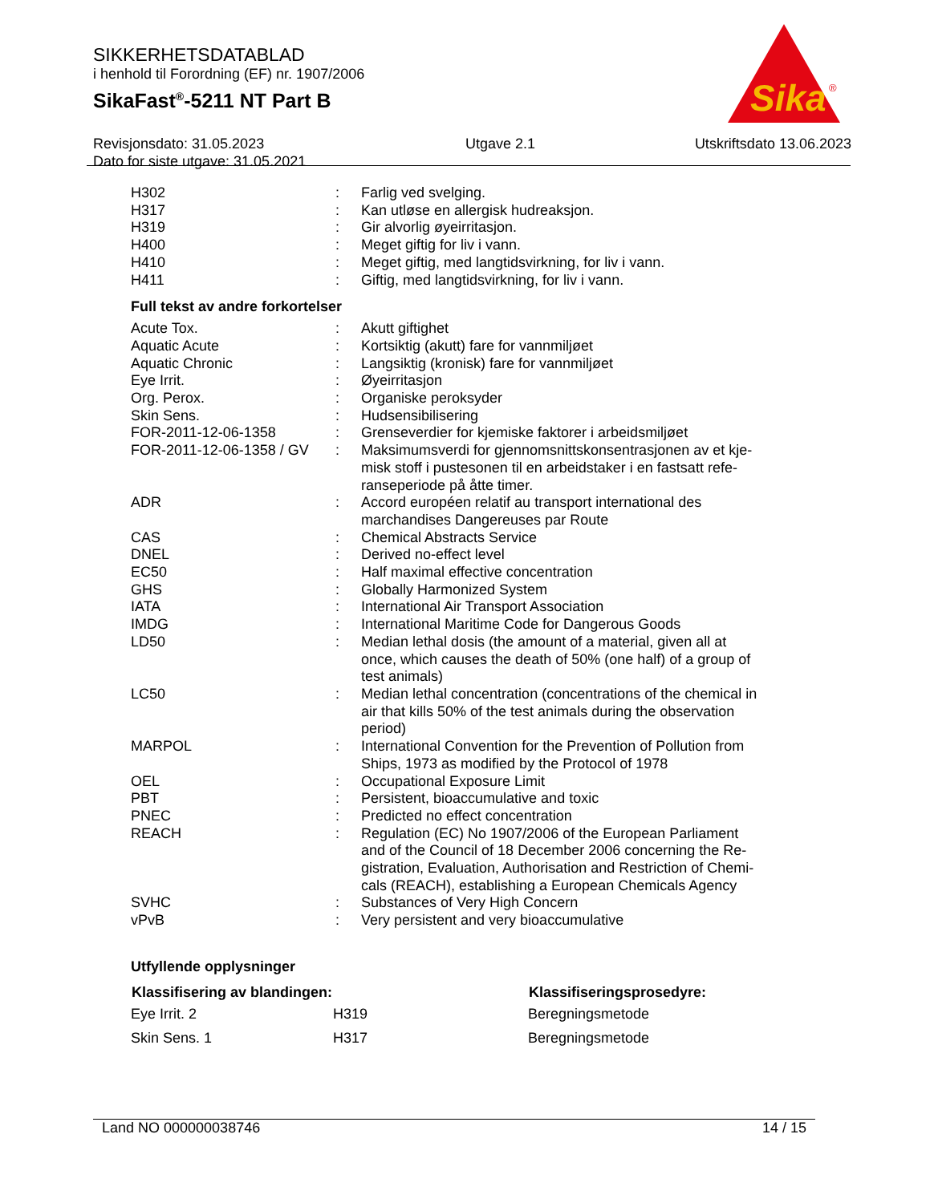SIKKERHETSDATABLAD
i henhold til Forordning (EF) nr. 1907/2006
SikaFast<sup>®</sup>-5211 NT Part B
Revisjonsdato: 31.05.2023
Dato for siste utgave: 31.05.2021
Utgave 2.1 Utskriftsdato 13.06.2023
Sika
®
| H302 | : | Farlig ved svelging. |
| H317 | : | Kan utløse en allergisk hudreaksjon. |
| H319 | : | Gir alvorlig øyeirritasjon. |
| H400 | : | Meget giftig for liv i vann. |
| H410 | : | Meget giftig, med langtidsvirkning, for liv i vann. |
| H411 | : | Giftig, med langtidsvirkning, for liv i vann. |
Full tekst av andre forkortelser
| Acute Tox. | : | Akutt giftighet |
| Aquatic Acute | : | Kortsiktig (akutt) fare for vannmiljøet |
| Aquatic Chronic | : | Langsiktig (kronisk) fare for vannmiljøet |
| Eye Irrit. | : | Øyeirritasjon |
| Org. Perox. | : | Organiske peroksyder |
| Skin Sens. | : | Hudsensibilisering |
| FOR-2011-12-06-1358 | : | Grenseverdier for kjemiske faktorer i arbeidsmiljøet |
| FOR-2011-12-06-1358 / GV | : | Maksimumsverdi for gjennomsnittskonsentrasjonen av et kje- misk stoff i pustesonen til en arbeidstaker i en fastsatt refe- ranseperiode på åtte timer. |
| ADR | : | Accord européen relatif au transport international des marchandises Dangereuses par Route |
| CAS | : | Chemical Abstracts Service |
| DNEL | : | Derived no-effect level |
| EC50 | : | Half maximal effective concentration |
| GHS | : | Globally Harmonized System |
| IATA | : | International Air Transport Association |
| IMDG | : | International Maritime Code for Dangerous Goods |
| LD50 | : | Median lethal dosis (the amount of a material, given all at once, which causes the death of 50% (one half) of a group of test animals) |
| LC50 | : | Median lethal concentration (concentrations of the chemical in air that kills 50% of the test animals during the observation period) |
| MARPOL | : | International Convention for the Prevention of Pollution from Ships, 1973 as modified by the Protocol of 1978 |
| OEL | : | Occupational Exposure Limit |
| PBT | : | Persistent, bioaccumulative and toxic |
| PNEC | : | Predicted no effect concentration |
| REACH | : | Regulation (EC) No 1907/2006 of the European Parliament and of the Council of 18 December 2006 concerning the Re- gistration, Evaluation, Authorisation and Restriction of Chemi- cals (REACH), establishing a European Chemicals Agency |
| SVHC | : | Substances of Very High Concern |
| vPvB | : | Very persistent and very bioaccumulative |
Utfyllende opplysninger
| Klassifisering av blandingen: | | Klassifiseringsprosedyre: |
| --- | --- | --- |
| Eye Irrit. 2 | H319 | Beregningsmetode |
| Skin Sens. 1 | H317 | Beregningsmetode |
Land NO 000000038746 14 / 15